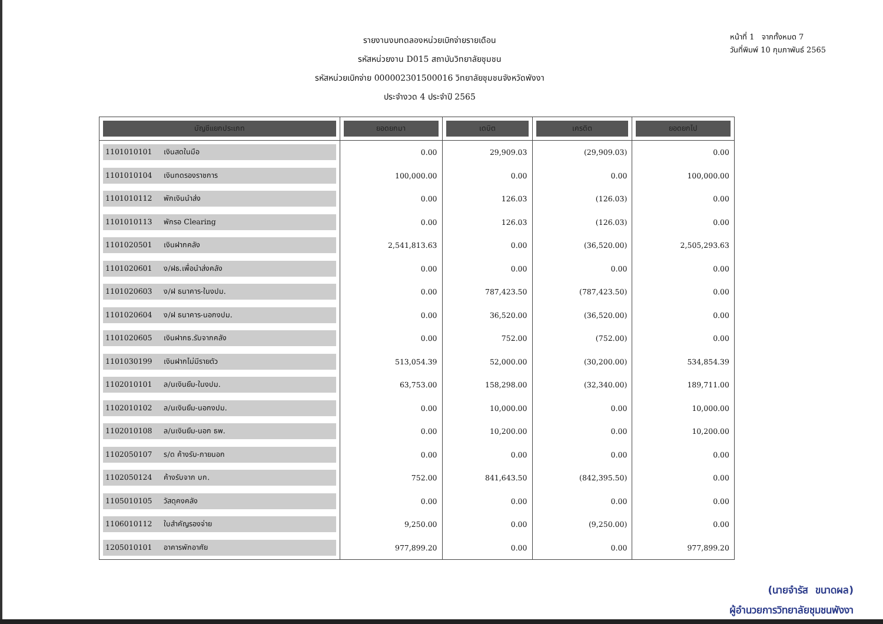รายงานงบทดลองหน่วยเบิกจ่ายรายเดือน
รหัสหน่วยงาน D015 สถาบันวิทยาลัยชุมชน
รหัสหน่วยเบิกจ่าย 000002301500016 วิทยาลัยชุมชนจังหวัดพังงา
ประจำงวด 4 ประจำปี 2565
หน้าที่ 1 จากทั้งหมด 7
วันที่พิมพ์ 10 กุมภาพันธ์ 2565
| บัญชีแยกประเภท | ยอดยกมา | เดบิต | เครดิต | ยอดยกไป |
| --- | --- | --- | --- | --- |
| 1101010101 เงินสดในมือ | 0.00 | 29,909.03 | (29,909.03) | 0.00 |
| 1101010104 เงินทดรองราชการ | 100,000.00 | 0.00 | 0.00 | 100,000.00 |
| 1101010112 พักเงินนำส่ง | 0.00 | 126.03 | (126.03) | 0.00 |
| 1101010113 พักรอ Clearing | 0.00 | 126.03 | (126.03) | 0.00 |
| 1101020501 เงินฝากคลัง | 2,541,813.63 | 0.00 | (36,520.00) | 2,505,293.63 |
| 1101020601 ง/ฝธ.เพื่อนำส่งคลัง | 0.00 | 0.00 | 0.00 | 0.00 |
| 1101020603 ง/ฝ ธนาคาร-ในงปม. | 0.00 | 787,423.50 | (787,423.50) | 0.00 |
| 1101020604 ง/ฝ ธนาคาร-นอกงปม. | 0.00 | 36,520.00 | (36,520.00) | 0.00 |
| 1101020605 เงินฝากธ.รับจากคลัง | 0.00 | 752.00 | (752.00) | 0.00 |
| 1101030199 เงินฝากไม่มีรายตัว | 513,054.39 | 52,000.00 | (30,200.00) | 534,854.39 |
| 1102010101 ล/นเงินยืม-ในงปม. | 63,753.00 | 158,298.00 | (32,340.00) | 189,711.00 |
| 1102010102 ล/นเงินยืม-นอกงปม. | 0.00 | 10,000.00 | 0.00 | 10,000.00 |
| 1102010108 ล/นเงินยืม-นอก ธพ. | 0.00 | 10,200.00 | 0.00 | 10,200.00 |
| 1102050107 ร/ด ค้างรับ-ภายนอก | 0.00 | 0.00 | 0.00 | 0.00 |
| 1102050124 ค้างรับจาก บก. | 752.00 | 841,643.50 | (842,395.50) | 0.00 |
| 1105010105 วัสดุคงคลัง | 0.00 | 0.00 | 0.00 | 0.00 |
| 1106010112 ใบสำคัญรองจ่าย | 9,250.00 | 0.00 | (9,250.00) | 0.00 |
| 1205010101 อาคารพักอาศัย | 977,899.20 | 0.00 | 0.00 | 977,899.20 |
(นายจำรัส ขนาดผล)
ผู้อำนวยการวิทยาลัยชุมชนพังงา